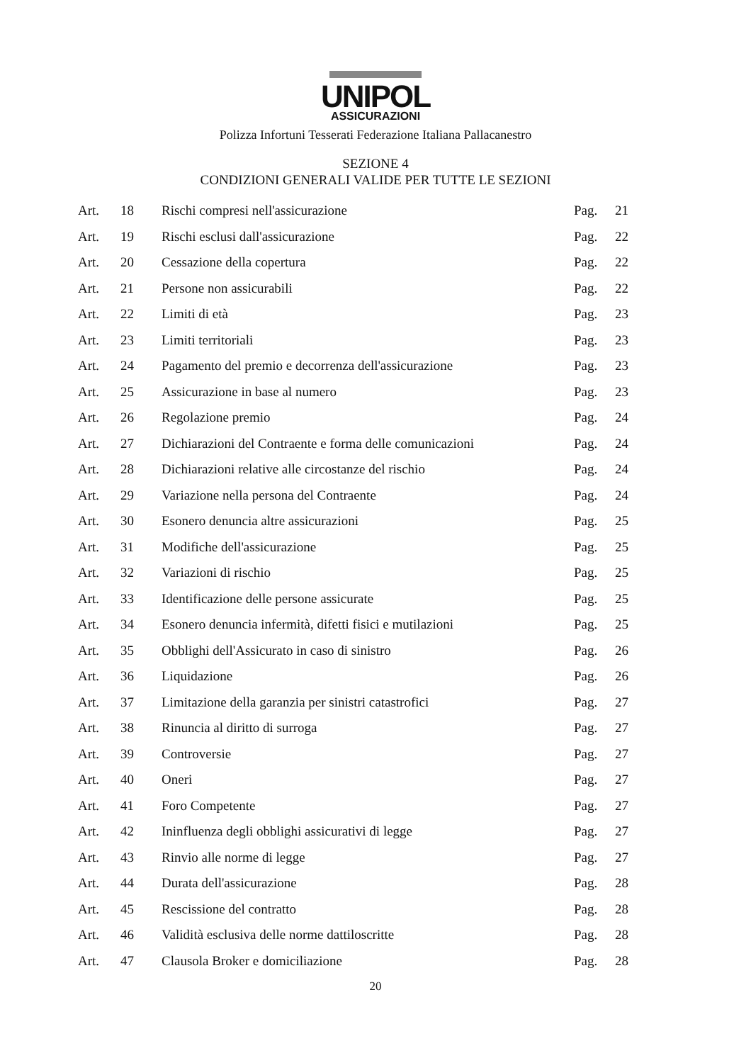UNIPOL
ASSICURAZIONI
Polizza Infortuni Tesserati Federazione Italiana Pallacanestro
SEZIONE 4
CONDIZIONI GENERALI VALIDE PER TUTTE LE SEZIONI
| Art. | 18 | Rischi compresi nell'assicurazione | Pag. | 21 |
| Art. | 19 | Rischi esclusi dall'assicurazione | Pag. | 22 |
| Art. | 20 | Cessazione della copertura | Pag. | 22 |
| Art. | 21 | Persone non assicurabili | Pag. | 22 |
| Art. | 22 | Limiti di età | Pag. | 23 |
| Art. | 23 | Limiti territoriali | Pag. | 23 |
| Art. | 24 | Pagamento del premio e decorrenza dell'assicurazione | Pag. | 23 |
| Art. | 25 | Assicurazione in base al numero | Pag. | 23 |
| Art. | 26 | Regolazione premio | Pag. | 24 |
| Art. | 27 | Dichiarazioni del Contraente e forma delle comunicazioni | Pag. | 24 |
| Art. | 28 | Dichiarazioni relative alle circostanze del rischio | Pag. | 24 |
| Art. | 29 | Variazione nella persona del Contraente | Pag. | 24 |
| Art. | 30 | Esonero denuncia altre assicurazioni | Pag. | 25 |
| Art. | 31 | Modifiche dell'assicurazione | Pag. | 25 |
| Art. | 32 | Variazioni di rischio | Pag. | 25 |
| Art. | 33 | Identificazione delle persone assicurate | Pag. | 25 |
| Art. | 34 | Esonero denuncia infermità, difetti fisici e mutilazioni | Pag. | 25 |
| Art. | 35 | Obblighi dell'Assicurato in caso di sinistro | Pag. | 26 |
| Art. | 36 | Liquidazione | Pag. | 26 |
| Art. | 37 | Limitazione della garanzia per sinistri catastrofici | Pag. | 27 |
| Art. | 38 | Rinuncia al diritto di surroga | Pag. | 27 |
| Art. | 39 | Controversie | Pag. | 27 |
| Art. | 40 | Oneri | Pag. | 27 |
| Art. | 41 | Foro Competente | Pag. | 27 |
| Art. | 42 | Ininfluenza degli obblighi assicurativi di legge | Pag. | 27 |
| Art. | 43 | Rinvio alle norme di legge | Pag. | 27 |
| Art. | 44 | Durata dell'assicurazione | Pag. | 28 |
| Art. | 45 | Rescissione del contratto | Pag. | 28 |
| Art. | 46 | Validità esclusiva delle norme dattiloscritte | Pag. | 28 |
| Art. | 47 | Clausola Broker e domiciliazione | Pag. | 28 |
20